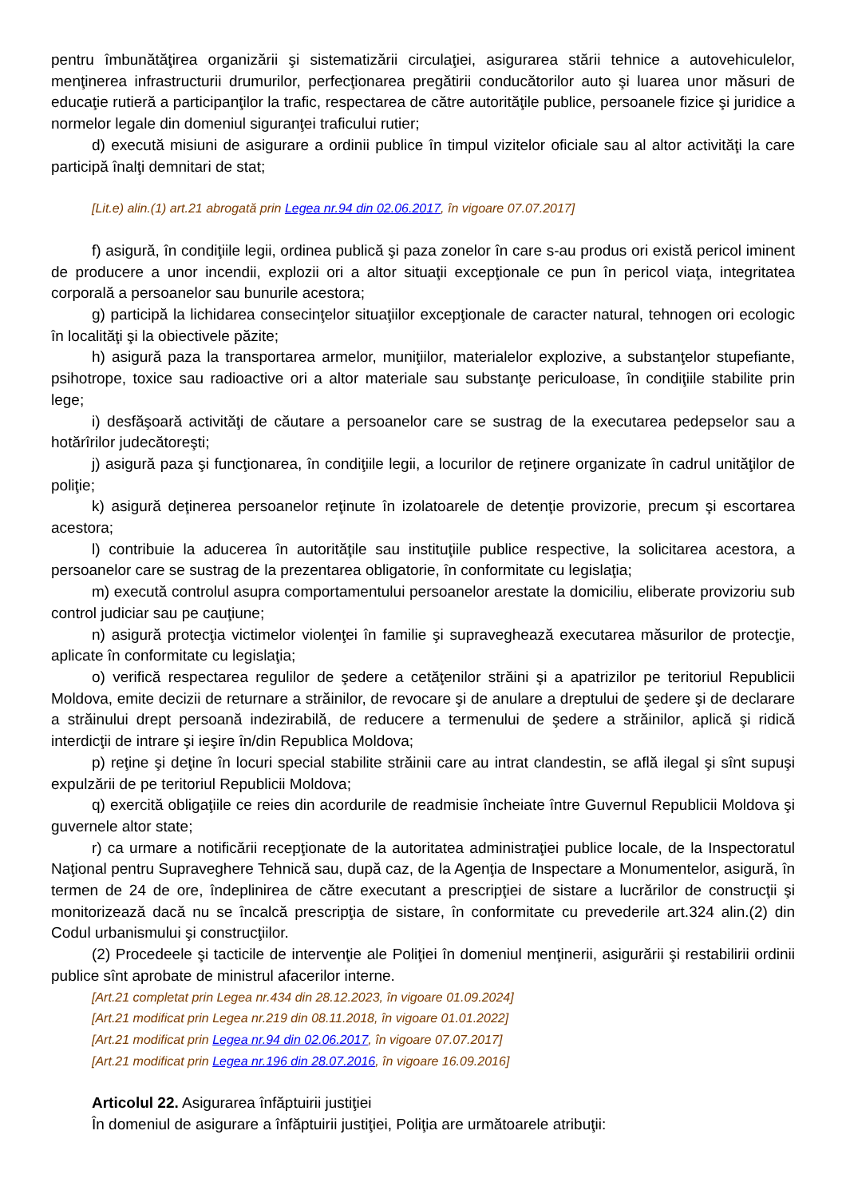pentru îmbunătăţirea organizării şi sistematizării circulaţiei, asigurarea stării tehnice a autovehiculelor, menţinerea infrastructurii drumurilor, perfecţionarea pregătirii conducătorilor auto şi luarea unor măsuri de educaţie rutieră a participanţilor la trafic, respectarea de către autorităţile publice, persoanele fizice şi juridice a normelor legale din domeniul siguranţei traficului rutier;
d) execută misiuni de asigurare a ordinii publice în timpul vizitelor oficiale sau al altor activităţi la care participă înalţi demnitari de stat;
[Lit.e) alin.(1) art.21 abrogată prin Legea nr.94 din 02.06.2017, în vigoare 07.07.2017]
f) asigură, în condiţiile legii, ordinea publică şi paza zonelor în care s-au produs ori există pericol iminent de producere a unor incendii, explozii ori a altor situaţii excepţionale ce pun în pericol viaţa, integritatea corporală a persoanelor sau bunurile acestora;
g) participă la lichidarea consecinţelor situaţiilor excepţionale de caracter natural, tehnogen ori ecologic în localităţi şi la obiectivele păzite;
h) asigură paza la transportarea armelor, muniţiilor, materialelor explozive, a substanţelor stupefiante, psihotrope, toxice sau radioactive ori a altor materiale sau substanţe periculoase, în condiţiile stabilite prin lege;
i) desfăşoară activităţi de căutare a persoanelor care se sustrag de la executarea pedepselor sau a hotărîrilor judecătoreşti;
j) asigură paza şi funcţionarea, în condiţiile legii, a locurilor de reţinere organizate în cadrul unităţilor de poliţie;
k) asigură deţinerea persoanelor reţinute în izolatoarele de detenţie provizorie, precum şi escortarea acestora;
l) contribuie la aducerea în autorităţile sau instituţiile publice respective, la solicitarea acestora, a persoanelor care se sustrag de la prezentarea obligatorie, în conformitate cu legislaţia;
m) execută controlul asupra comportamentului persoanelor arestate la domiciliu, eliberate provizoriu sub control judiciar sau pe cauţiune;
n) asigură protecţia victimelor violenţei în familie şi supraveghează executarea măsurilor de protecţie, aplicate în conformitate cu legislaţia;
o) verifică respectarea regulilor de şedere a cetăţenilor străini şi a apatrizilor pe teritoriul Republicii Moldova, emite decizii de returnare a străinilor, de revocare şi de anulare a dreptului de şedere şi de declarare a străinului drept persoană indezirabilă, de reducere a termenului de şedere a străinilor, aplică şi ridică interdicţii de intrare şi ieşire în/din Republica Moldova;
p) reţine şi deţine în locuri special stabilite străinii care au intrat clandestin, se află ilegal şi sînt supuşi expulzării de pe teritoriul Republicii Moldova;
q) exercită obligaţiile ce reies din acordurile de readmisie încheiate între Guvernul Republicii Moldova şi guvernele altor state;
r) ca urmare a notificării recepţionate de la autoritatea administraţiei publice locale, de la Inspectoratul Naţional pentru Supraveghere Tehnică sau, după caz, de la Agenţia de Inspectare a Monumentelor, asigură, în termen de 24 de ore, îndeplinirea de către executant a prescripţiei de sistare a lucrărilor de construcţii şi monitorizează dacă nu se încalcă prescripţia de sistare, în conformitate cu prevederile art.324 alin.(2) din Codul urbanismului şi construcţiilor.
(2) Procedeele şi tacticile de intervenţie ale Poliţiei în domeniul menţinerii, asigurării şi restabilirii ordinii publice sînt aprobate de ministrul afacerilor interne.
[Art.21 completat prin Legea nr.434 din 28.12.2023, în vigoare 01.09.2024]
[Art.21 modificat prin Legea nr.219 din 08.11.2018, în vigoare 01.01.2022]
[Art.21 modificat prin Legea nr.94 din 02.06.2017, în vigoare 07.07.2017]
[Art.21 modificat prin Legea nr.196 din 28.07.2016, în vigoare 16.09.2016]
Articolul 22. Asigurarea înfăptuirii justiţiei
În domeniul de asigurare a înfăptuirii justiţiei, Poliţia are următoarele atribuţii: